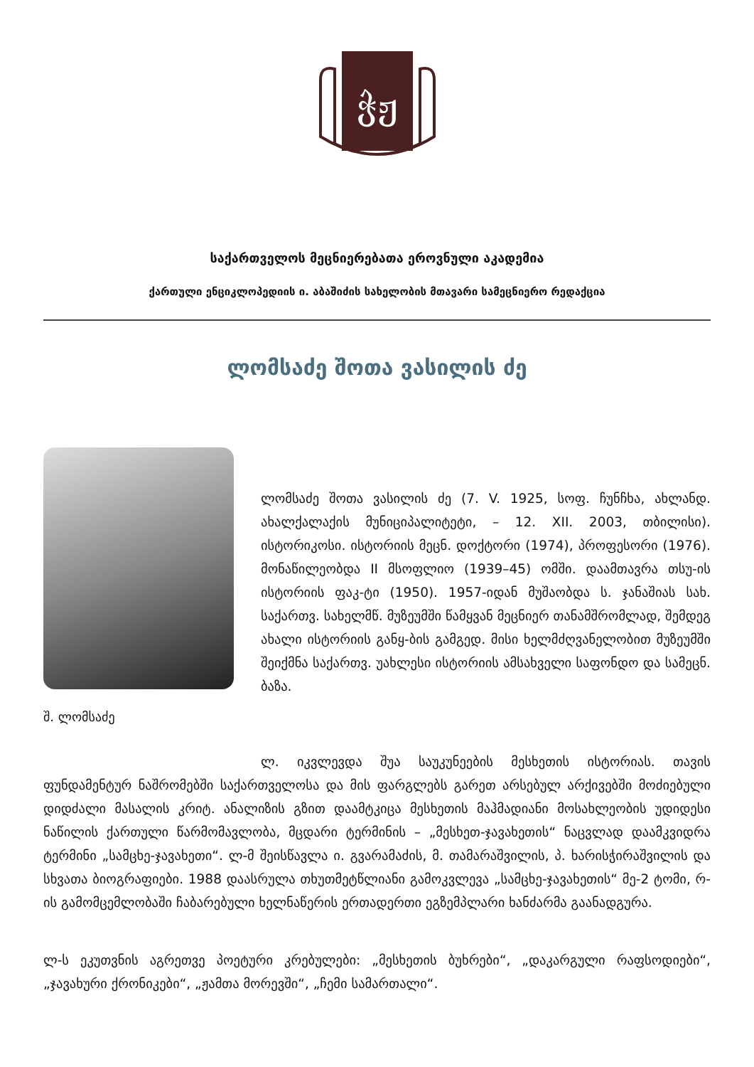ჭჟ
საქართველოს მეცნიერებათა ეროვნული აკადემია
ქართული ენციკლოპედიის ი. აბაშიძის სახელობის მთავარი სამეცნიერო რედაქცია
ლომსაძე შოთა ვასილის ძე
შ. ლომსაძე
ლომსაძე შოთა ვასილის ძე (7. V. 1925, სოფ. ჩუნჩხა, ახლანდ. ახალქალაქის მუნიციპალიტეტი, – 12. XII. 2003, თბილისი). ისტორიკოსი. ისტორიის მეცნ. დოქტორი (1974), პროფესორი (1976). მონაწილეობდა II მსოფლიო (1939–45) ომში. დაამთავრა თსუ-ის ისტორიის ფაკ-ტი (1950). 1957-იდან მუშაობდა ს. ჯანაშიას სახ. საქართვ. სახელმწ. მუზეუმში წამყვან მეცნიერ თანამშრომლად, შემდეგ ახალი ისტორიის განყ-ბის გამგედ. მისი ხელმძღვანელობით მუზეუმში შეიქმნა საქართვ. უახლესი ისტორიის ამსახველი საფონდო და სამეცნ. ბაზა.
ლ. იკვლევდა შუა საუკუნეების მესხეთის ისტორიას. თავის ფუნდამენტურ ნაშრომებში საქართველოსა და მის ფარგლებს გარეთ არსებულ არქივებში მოძიებული დიდძალი მასალის კრიტ. ანალიზის გზით დაამტკიცა მესხეთის მაჰმადიანი მოსახლეობის უდიდესი ნაწილის ქართული წარმომავლობა, მცდარი ტერმინის – „მესხეთ-ჯავახეთის“ ნაცვლად დაამკვიდრა ტერმინი „სამცხე-ჯავახეთი“. ლ-მ შეისწავლა ი. გვარამაძის, მ. თამარაშვილის, პ. ხარისჭირაშვილის და სხვათა ბიოგრაფიები. 1988 დაასრულა თხუთმეტწლიანი გამოკვლევა „სამცხე-ჯავახეთის“ მე-2 ტომი, რ-ის გამომცემლობაში ჩაბარებული ხელნაწერის ერთადერთი ეგზემპლარი ხანძარმა გაანადგურა.
ლ-ს ეკუთვნის აგრეთვე პოეტური კრებულები: „მესხეთის ბუხრები“, „დაკარგული რაფსოდიები“, „ჯავახური ქრონიკები“, „ჟამთა მორევში“, „ჩემი სამართალი“.